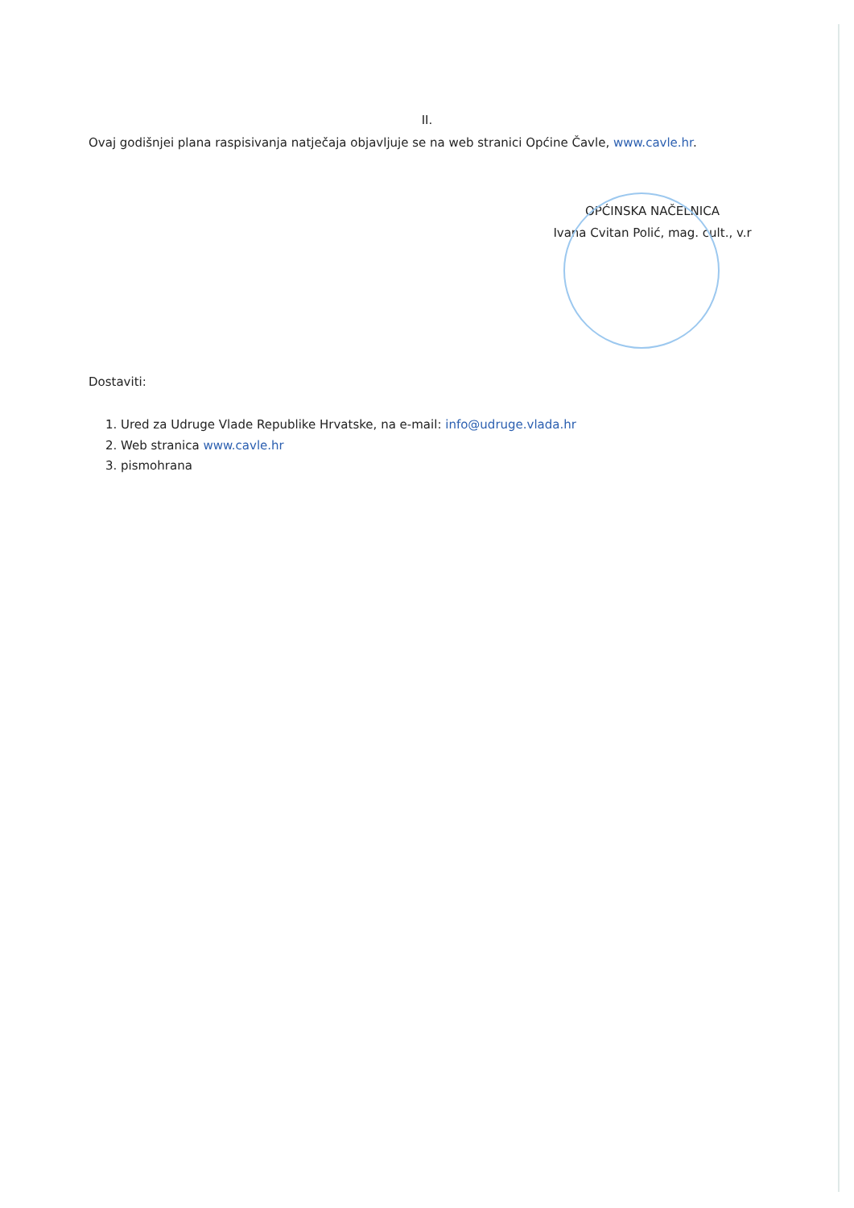II.
Ovaj godišnjei plana raspisivanja natječaja objavljuje se na web stranici Općine Čavle, www.cavle.hr.
OPĆINSKA NAČELNICA
Ivana Cvitan Polić, mag. cult., v.r
Dostaviti:
1. Ured za Udruge Vlade Republike Hrvatske, na e-mail: info@udruge.vlada.hr
2. Web stranica www.cavle.hr
3. pismohrana